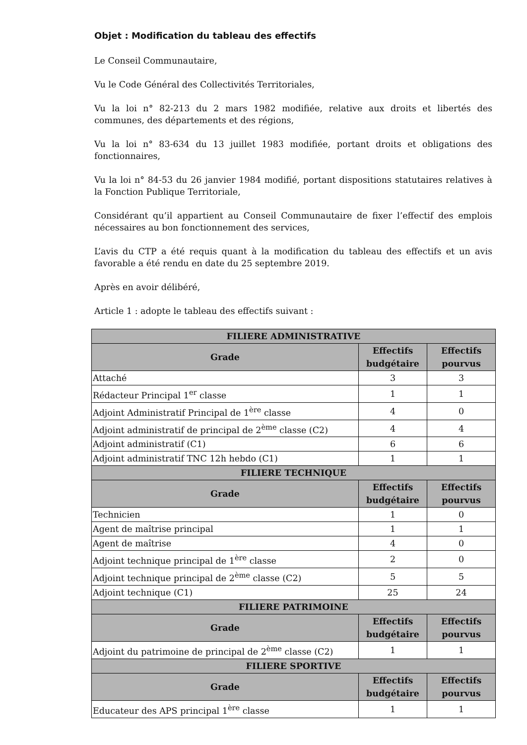Objet : Modification du tableau des effectifs
Le Conseil Communautaire,
Vu le Code Général des Collectivités Territoriales,
Vu la loi n° 82-213 du 2 mars 1982 modifiée, relative aux droits et libertés des communes, des départements et des régions,
Vu la loi n° 83-634 du 13 juillet 1983 modifiée, portant droits et obligations des fonctionnaires,
Vu la loi n° 84-53 du 26 janvier 1984 modifié, portant dispositions statutaires relatives à la Fonction Publique Territoriale,
Considérant qu’il appartient au Conseil Communautaire de fixer l’effectif des emplois nécessaires au bon fonctionnement des services,
L’avis du CTP a été requis quant à la modification du tableau des effectifs et un avis favorable a été rendu en date du 25 septembre 2019.
Après en avoir délibéré,
Article 1 : adopte le tableau des effectifs suivant :
| FILIERE ADMINISTRATIVE | | |
| --- | --- | --- |
| Grade | Effectifs budgétaire | Effectifs pourvus |
| Attaché | 3 | 3 |
| Rédacteur Principal 1<sup>er</sup> classe | 1 | 1 |
| Adjoint Administratif Principal de 1<sup>ère</sup> classe | 4 | 0 |
| Adjoint administratif de principal de 2<sup>ème</sup> classe (C2) | 4 | 4 |
| Adjoint administratif (C1) | 6 | 6 |
| Adjoint administratif TNC 12h hebdo (C1) | 1 | 1 |
| FILIERE TECHNIQUE | | |
| Grade | Effectifs budgétaire | Effectifs pourvus |
| Technicien | 1 | 0 |
| Agent de maîtrise principal | 1 | 1 |
| Agent de maîtrise | 4 | 0 |
| Adjoint technique principal de 1<sup>ère</sup> classe | 2 | 0 |
| Adjoint technique principal de 2<sup>ème</sup> classe (C2) | 5 | 5 |
| Adjoint technique (C1) | 25 | 24 |
| FILIERE PATRIMOINE | | |
| Grade | Effectifs budgétaire | Effectifs pourvus |
| Adjoint du patrimoine de principal de 2<sup>ème</sup> classe (C2) | 1 | 1 |
| FILIERE SPORTIVE | | |
| Grade | Effectifs budgétaire | Effectifs pourvus |
| Educateur des APS principal 1<sup>ère</sup> classe | 1 | 1 |